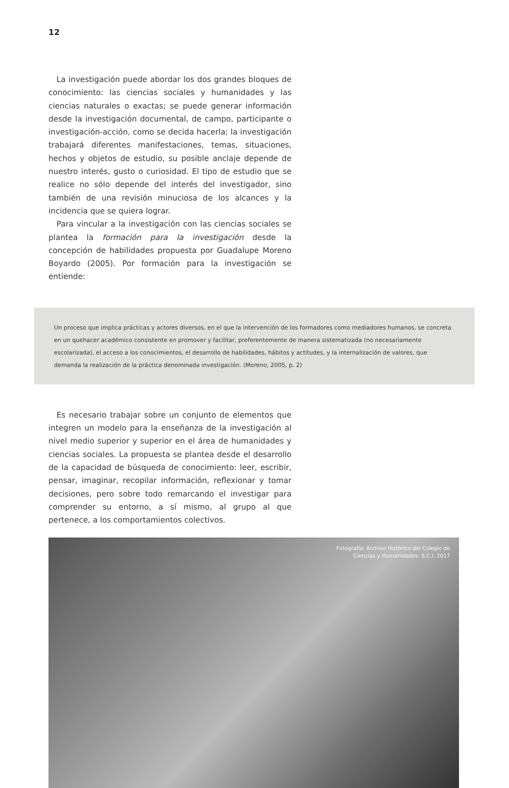12
La investigación puede abordar los dos grandes bloques de conocimiento: las ciencias sociales y humanidades y las ciencias naturales o exactas; se puede generar información desde la investigación documental, de campo, participante o investigación-acción, como se decida hacerla; la investigación trabajará diferentes manifestaciones, temas, situaciones, hechos y objetos de estudio, su posible anclaje depende de nuestro interés, gusto o curiosidad. El tipo de estudio que se realice no sólo depende del interés del investigador, sino también de una revisión minuciosa de los alcances y la incidencia que se quiera lograr.
Para vincular a la investigación con las ciencias sociales se plantea la formación para la investigación desde la concepción de habilidades propuesta por Guadalupe Moreno Boyardo (2005). Por formación para la investigación se entiende:
Un proceso que implica prácticas y actores diversos, en el que la intervención de los formadores como mediadores humanos, se concreta en un quehacer académico consistente en promover y facilitar, preferentemente de manera sistematizada (no necesariamente escolarizada), el acceso a los conocimientos, el desarrollo de habilidades, hábitos y actitudes, y la internalización de valores, que demanda la realización de la práctica denominada investigación. (Moreno, 2005, p. 2)
Es necesario trabajar sobre un conjunto de elementos que integren un modelo para la enseñanza de la investigación al nivel medio superior y superior en el área de humanidades y ciencias sociales. La propuesta se plantea desde el desarrollo de la capacidad de búsqueda de conocimiento: leer, escribir, pensar, imaginar, recopilar información, reflexionar y tomar decisiones, pero sobre todo remarcando el investigar para comprender su entorno, a sí mismo, al grupo al que pertenece, a los comportamientos colectivos.
Fotografía: Archivo Histórico del Colegio de
Ciencias y Humanidades. S.C.I. 2017